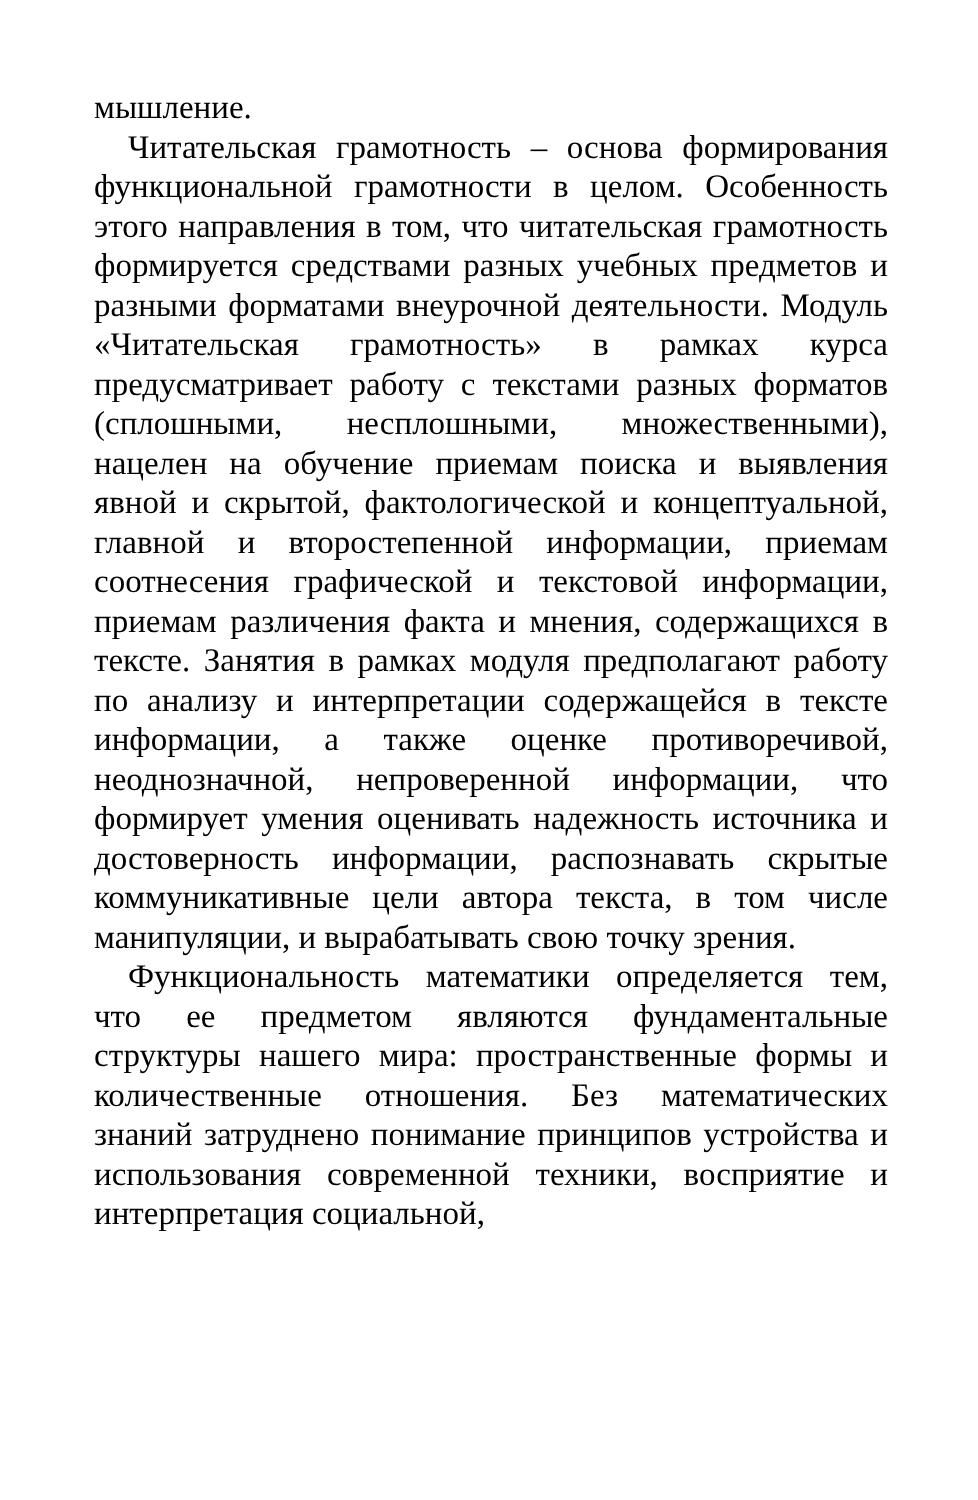мышление.
Читательская грамотность – основа формирования функциональной грамотности в целом. Особенность этого направления в том, что читательская грамотность формируется средствами разных учебных предметов и разными форматами внеурочной деятельности. Модуль «Читательская грамотность» в рамках курса предусматривает работу с текстами разных форматов (сплошными, несплошными, множественными), нацелен на обучение приемам поиска и выявления явной и скрытой, фактологической и концептуальной, главной и второстепенной информации, приемам соотнесения графической и текстовой информации, приемам различения факта и мнения, содержащихся в тексте. Занятия в рамках модуля предполагают работу по анализу и интерпретации содержащейся в тексте информации, а также оценке противоречивой, неоднозначной, непроверенной информации, что формирует умения оценивать надежность источника и достоверность информации, распознавать скрытые коммуникативные цели автора текста, в том числе манипуляции, и вырабатывать свою точку зрения.
Функциональность математики определяется тем, что ее предметом являются фундаментальные структуры нашего мира: пространственные формы и количественные отношения. Без математических знаний затруднено понимание принципов устройства и использования современной техники, восприятие и интерпретация социальной,